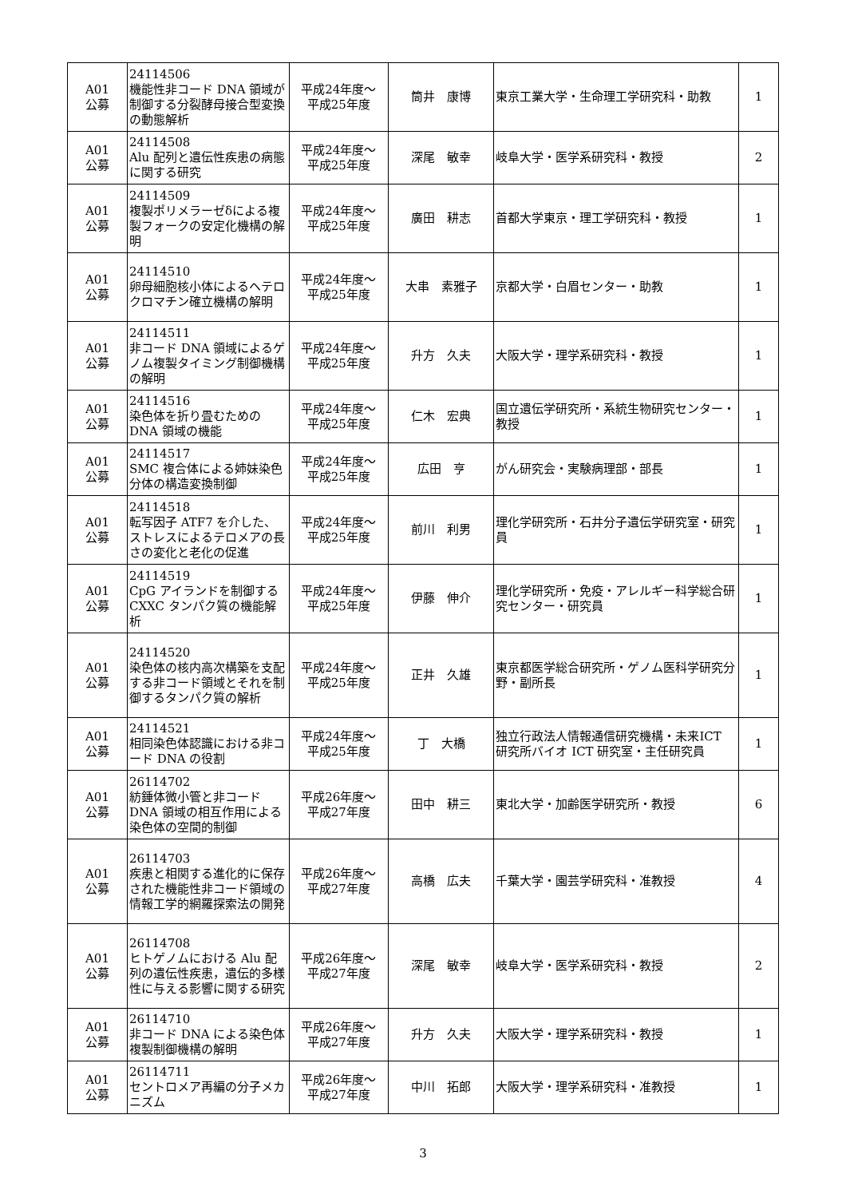| A01 公募 | 24114506 機能性非コード DNA 領域が制御する分裂酵母接合型変換の動態解析 | 平成24年度～ 平成25年度 | 筒井 康博 | 東京工業大学・生命理工学研究科・助教 | 1 |
| A01 公募 | 24114508 Alu 配列と遺伝性疾患の病態に関する研究 | 平成24年度～ 平成25年度 | 深尾 敏幸 | 岐阜大学・医学系研究科・教授 | 2 |
| A01 公募 | 24114509 複製ポリメラーゼδによる複製フォークの安定化機構の解明 | 平成24年度～ 平成25年度 | 廣田 耕志 | 首都大学東京・理工学研究科・教授 | 1 |
| A01 公募 | 24114510 卵母細胞核小体によるヘテロクロマチン確立機構の解明 | 平成24年度～ 平成25年度 | 大串 素雅子 | 京都大学・白眉センター・助教 | 1 |
| A01 公募 | 24114511 非コード DNA 領域によるゲノム複製タイミング制御機構の解明 | 平成24年度～ 平成25年度 | 升方 久夫 | 大阪大学・理学系研究科・教授 | 1 |
| A01 公募 | 24114516 染色体を折り畳むためのDNA 領域の機能 | 平成24年度～ 平成25年度 | 仁木 宏典 | 国立遺伝学研究所・系統生物研究センター・教授 | 1 |
| A01 公募 | 24114517 SMC 複合体による姉妹染色分体の構造変換制御 | 平成24年度～ 平成25年度 | 広田 亨 | がん研究会・実験病理部・部長 | 1 |
| A01 公募 | 24114518 転写因子 ATF7 を介した、ストレスによるテロメアの長さの変化と老化の促進 | 平成24年度～ 平成25年度 | 前川 利男 | 理化学研究所・石井分子遺伝学研究室・研究員 | 1 |
| A01 公募 | 24114519 CpG アイランドを制御するCXXC タンパク質の機能解析 | 平成24年度～ 平成25年度 | 伊藤 伸介 | 理化学研究所・免疫・アレルギー科学総合研究センター・研究員 | 1 |
| A01 公募 | 24114520 染色体の核内高次構築を支配する非コード領域とそれを制御するタンパク質の解析 | 平成24年度～ 平成25年度 | 正井 久雄 | 東京都医学総合研究所・ゲノム医科学研究分野・副所長 | 1 |
| A01 公募 | 24114521 相同染色体認識における非コード DNA の役割 | 平成24年度～ 平成25年度 | 丁 大橋 | 独立行政法人情報通信研究機構・未来ICT 研究所バイオ ICT 研究室・主任研究員 | 1 |
| A01 公募 | 26114702 紡錘体微小管と非コードDNA 領域の相互作用による染色体の空間的制御 | 平成26年度～ 平成27年度 | 田中 耕三 | 東北大学・加齢医学研究所・教授 | 6 |
| A01 公募 | 26114703 疾患と相関する進化的に保存された機能性非コード領域の情報工学的網羅探索法の開発 | 平成26年度～ 平成27年度 | 高橋 広夫 | 千葉大学・園芸学研究科・准教授 | 4 |
| A01 公募 | 26114708 ヒトゲノムにおける Alu 配列の遺伝性疾患，遺伝的多様性に与える影響に関する研究 | 平成26年度～ 平成27年度 | 深尾 敏幸 | 岐阜大学・医学系研究科・教授 | 2 |
| A01 公募 | 26114710 非コード DNA による染色体複製制御機構の解明 | 平成26年度～ 平成27年度 | 升方 久夫 | 大阪大学・理学系研究科・教授 | 1 |
| A01 公募 | 26114711 セントロメア再編の分子メカニズム | 平成26年度～ 平成27年度 | 中川 拓郎 | 大阪大学・理学系研究科・准教授 | 1 |
3